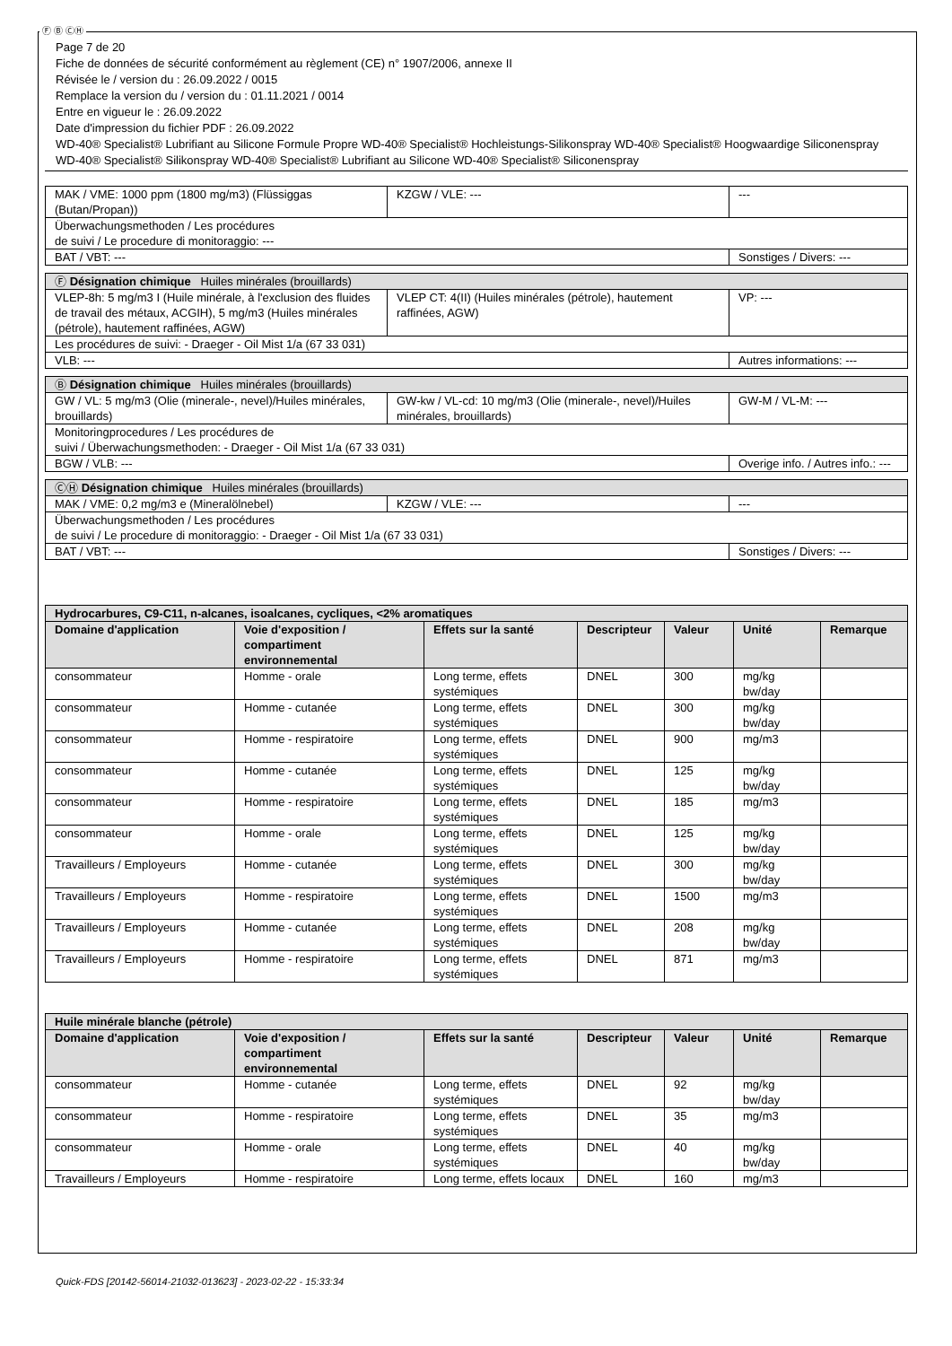Ⓕ Ⓑ ⒸⒽ
Page 7 de 20
Fiche de données de sécurité conformément au règlement (CE) n° 1907/2006, annexe II
Révisée le / version du : 26.09.2022 / 0015
Remplace la version du / version du : 01.11.2021 / 0014
Entre en vigueur le : 26.09.2022
Date d'impression du fichier PDF : 26.09.2022
WD-40® Specialist® Lubrifiant au Silicone Formule Propre WD-40® Specialist® Hochleistungs-Silikonspray WD-40® Specialist® Hoogwaardige Siliconenspray
WD-40® Specialist® Silikonspray WD-40® Specialist® Lubrifiant au Silicone WD-40® Specialist® Siliconenspray
| MAK / VME: 1000 ppm (1800 mg/m3) (Flüssiggas (Butan/Propan)) | KZGW / VLE: --- | --- |
| Überwachungsmethoden / Les procédures de suivi / Le procedure di monitoraggio: --- | | |
| BAT / VBT: --- | | Sonstiges / Divers: --- |
| Ⓕ Désignation chimique Huiles minérales (brouillards) | | |
| VLEP-8h: 5 mg/m3 I (Huile minérale, à l'exclusion des fluides de travail des métaux, ACGIH), 5 mg/m3 (Huiles minérales (pétrole), hautement raffinées, AGW) | VLEP CT: 4(II) (Huiles minérales (pétrole), hautement raffinées, AGW) | VP: --- |
| Les procédures de suivi: - Draeger - Oil Mist 1/a (67 33 031) | | |
| VLB: --- | | Autres informations: --- |
| Ⓑ Désignation chimique Huiles minérales (brouillards) | | |
| GW / VL: 5 mg/m3 (Olie (minerale-, nevel)/Huiles minérales, brouillards) | GW-kw / VL-cd: 10 mg/m3 (Olie (minerale-, nevel)/Huiles minérales, brouillards) | GW-M / VL-M: --- |
| Monitoringprocedures / Les procédures de suivi / Überwachungsmethoden: - Draeger - Oil Mist 1/a (67 33 031) | | |
| BGW / VLB: --- | | Overige info. / Autres info.: --- |
| ⒸⒽ Désignation chimique Huiles minérales (brouillards) | | |
| MAK / VME: 0,2 mg/m3 e (Mineralölnebel) | KZGW / VLE: --- | --- |
| Überwachungsmethoden / Les procédures de suivi / Le procedure di monitoraggio: - Draeger - Oil Mist 1/a (67 33 031) | | |
| BAT / VBT: --- | | Sonstiges / Divers: --- |
| Hydrocarbures, C9-C11, n-alcanes, isoalcanes, cycliques, <2% aromatiques | | | | | | |
| --- | --- | --- | --- | --- | --- | --- |
| Domaine d'application | Voie d'exposition / compartiment environnemental | Effets sur la santé | Descripteur | Valeur | Unité | Remarque |
| consommateur | Homme - orale | Long terme, effets systémiques | DNEL | 300 | mg/kg bw/day | |
| consommateur | Homme - cutanée | Long terme, effets systémiques | DNEL | 300 | mg/kg bw/day | |
| consommateur | Homme - respiratoire | Long terme, effets systémiques | DNEL | 900 | mg/m3 | |
| consommateur | Homme - cutanée | Long terme, effets systémiques | DNEL | 125 | mg/kg bw/day | |
| consommateur | Homme - respiratoire | Long terme, effets systémiques | DNEL | 185 | mg/m3 | |
| consommateur | Homme - orale | Long terme, effets systémiques | DNEL | 125 | mg/kg bw/day | |
| Travailleurs / Employeurs | Homme - cutanée | Long terme, effets systémiques | DNEL | 300 | mg/kg bw/day | |
| Travailleurs / Employeurs | Homme - respiratoire | Long terme, effets systémiques | DNEL | 1500 | mg/m3 | |
| Travailleurs / Employeurs | Homme - cutanée | Long terme, effets systémiques | DNEL | 208 | mg/kg bw/day | |
| Travailleurs / Employeurs | Homme - respiratoire | Long terme, effets systémiques | DNEL | 871 | mg/m3 | |
| Huile minérale blanche (pétrole) | | | | | | |
| --- | --- | --- | --- | --- | --- | --- |
| Domaine d'application | Voie d'exposition / compartiment environnemental | Effets sur la santé | Descripteur | Valeur | Unité | Remarque |
| consommateur | Homme - cutanée | Long terme, effets systémiques | DNEL | 92 | mg/kg bw/day | |
| consommateur | Homme - respiratoire | Long terme, effets systémiques | DNEL | 35 | mg/m3 | |
| consommateur | Homme - orale | Long terme, effets systémiques | DNEL | 40 | mg/kg bw/day | |
| Travailleurs / Employeurs | Homme - respiratoire | Long terme, effets locaux | DNEL | 160 | mg/m3 | |
Quick-FDS [20142-56014-21032-013623] - 2023-02-22 - 15:33:34